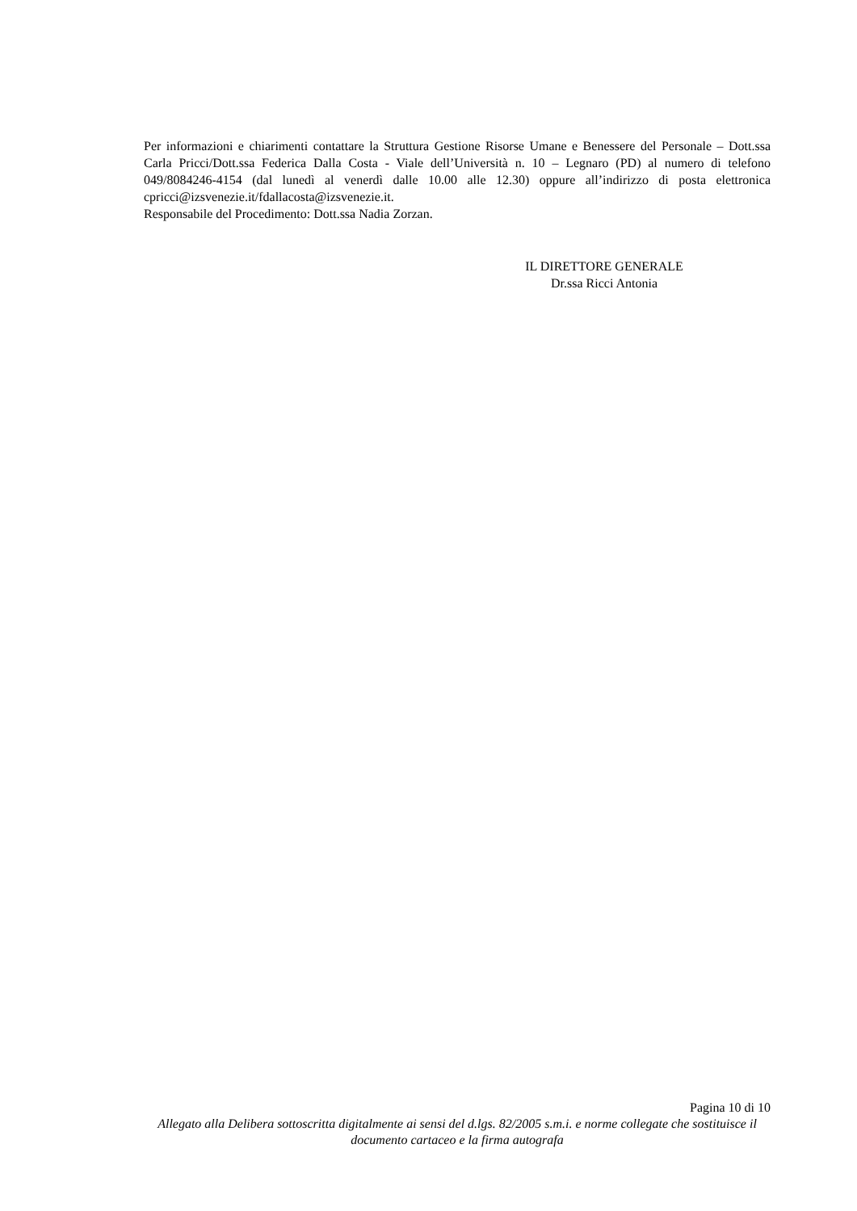Per informazioni e chiarimenti contattare la Struttura Gestione Risorse Umane e Benessere del Personale – Dott.ssa Carla Pricci/Dott.ssa Federica Dalla Costa - Viale dell’Università n. 10 – Legnaro (PD) al numero di telefono 049/8084246-4154 (dal lunedì al venerdì dalle 10.00 alle 12.30) oppure all’indirizzo di posta elettronica cpricci@izsvenezie.it/fdallacosta@izsvenezie.it.
Responsabile del Procedimento: Dott.ssa Nadia Zorzan.
IL DIRETTORE GENERALE
Dr.ssa Ricci Antonia
Pagina 10 di 10
Allegato alla Delibera sottoscritta digitalmente ai sensi del d.lgs. 82/2005 s.m.i. e norme collegate che sostituisce il documento cartaceo e la firma autografa